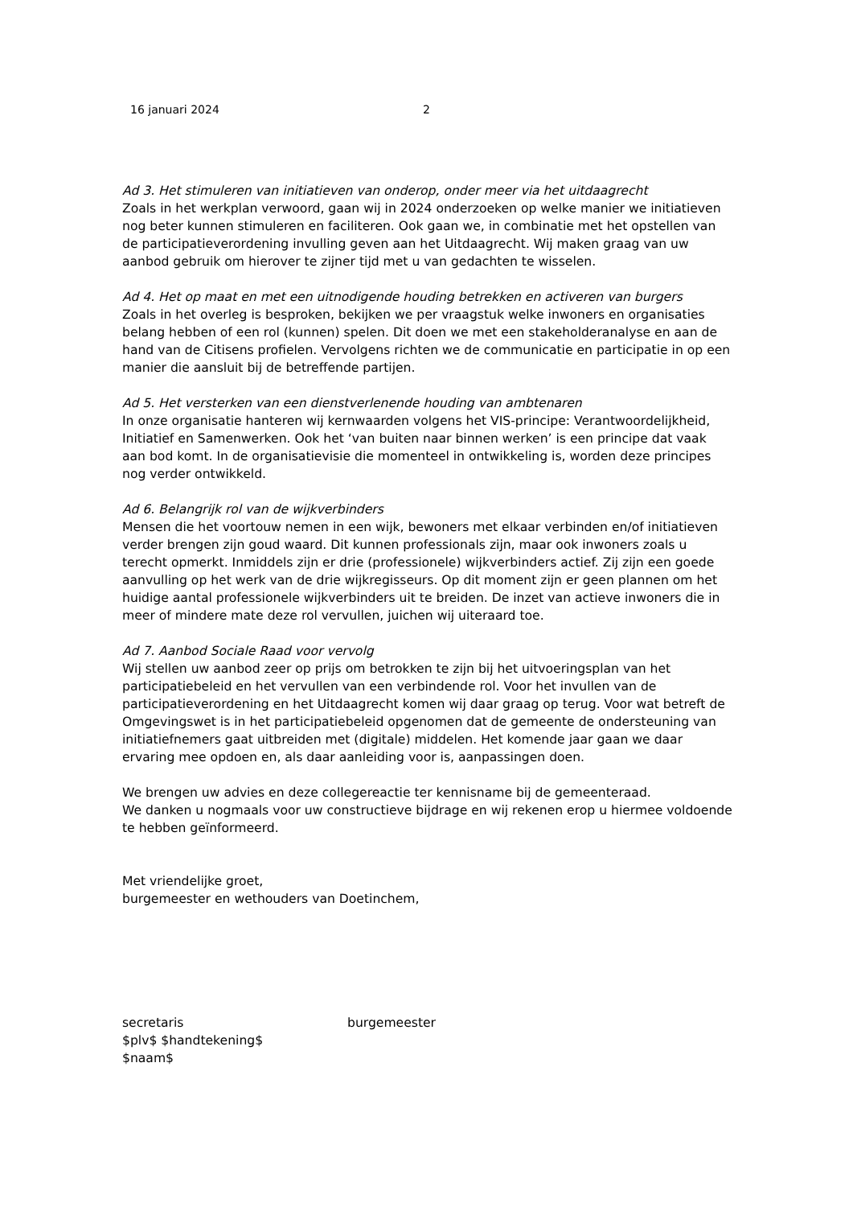16 januari 2024 2
Ad 3. Het stimuleren van initiatieven van onderop, onder meer via het uitdaagrecht
Zoals in het werkplan verwoord, gaan wij in 2024 onderzoeken op welke manier we initiatieven nog beter kunnen stimuleren en faciliteren. Ook gaan we, in combinatie met het opstellen van de participatieverordening invulling geven aan het Uitdaagrecht. Wij maken graag van uw aanbod gebruik om hierover te zijner tijd met u van gedachten te wisselen.
Ad 4. Het op maat en met een uitnodigende houding betrekken en activeren van burgers
Zoals in het overleg is besproken, bekijken we per vraagstuk welke inwoners en organisaties belang hebben of een rol (kunnen) spelen. Dit doen we met een stakeholderanalyse en aan de hand van de Citisens profielen. Vervolgens richten we de communicatie en participatie in op een manier die aansluit bij de betreffende partijen.
Ad 5. Het versterken van een dienstverlenende houding van ambtenaren
In onze organisatie hanteren wij kernwaarden volgens het VIS-principe: Verantwoordelijkheid, Initiatief en Samenwerken. Ook het ‘van buiten naar binnen werken’ is een principe dat vaak aan bod komt. In de organisatievisie die momenteel in ontwikkeling is, worden deze principes nog verder ontwikkeld.
Ad 6. Belangrijk rol van de wijkverbinders
Mensen die het voortouw nemen in een wijk, bewoners met elkaar verbinden en/of initiatieven verder brengen zijn goud waard. Dit kunnen professionals zijn, maar ook inwoners zoals u terecht opmerkt. Inmiddels zijn er drie (professionele) wijkverbinders actief. Zij zijn een goede aanvulling op het werk van de drie wijkregisseurs. Op dit moment zijn er geen plannen om het huidige aantal professionele wijkverbinders uit te breiden. De inzet van actieve inwoners die in meer of mindere mate deze rol vervullen, juichen wij uiteraard toe.
Ad 7. Aanbod Sociale Raad voor vervolg
Wij stellen uw aanbod zeer op prijs om betrokken te zijn bij het uitvoeringsplan van het participatiebeleid en het vervullen van een verbindende rol. Voor het invullen van de participatieverordening en het Uitdaagrecht komen wij daar graag op terug. Voor wat betreft de Omgevingswet is in het participatiebeleid opgenomen dat de gemeente de ondersteuning van initiatiefnemers gaat uitbreiden met (digitale) middelen. Het komende jaar gaan we daar ervaring mee opdoen en, als daar aanleiding voor is, aanpassingen doen.
We brengen uw advies en deze collegereactie ter kennisname bij de gemeenteraad.
We danken u nogmaals voor uw constructieve bijdrage en wij rekenen erop u hiermee voldoende te hebben geïnformeerd.
Met vriendelijke groet,
burgemeester en wethouders van Doetinchem,
secretaris
$plv$ $handtekening$
$naam$
burgemeester